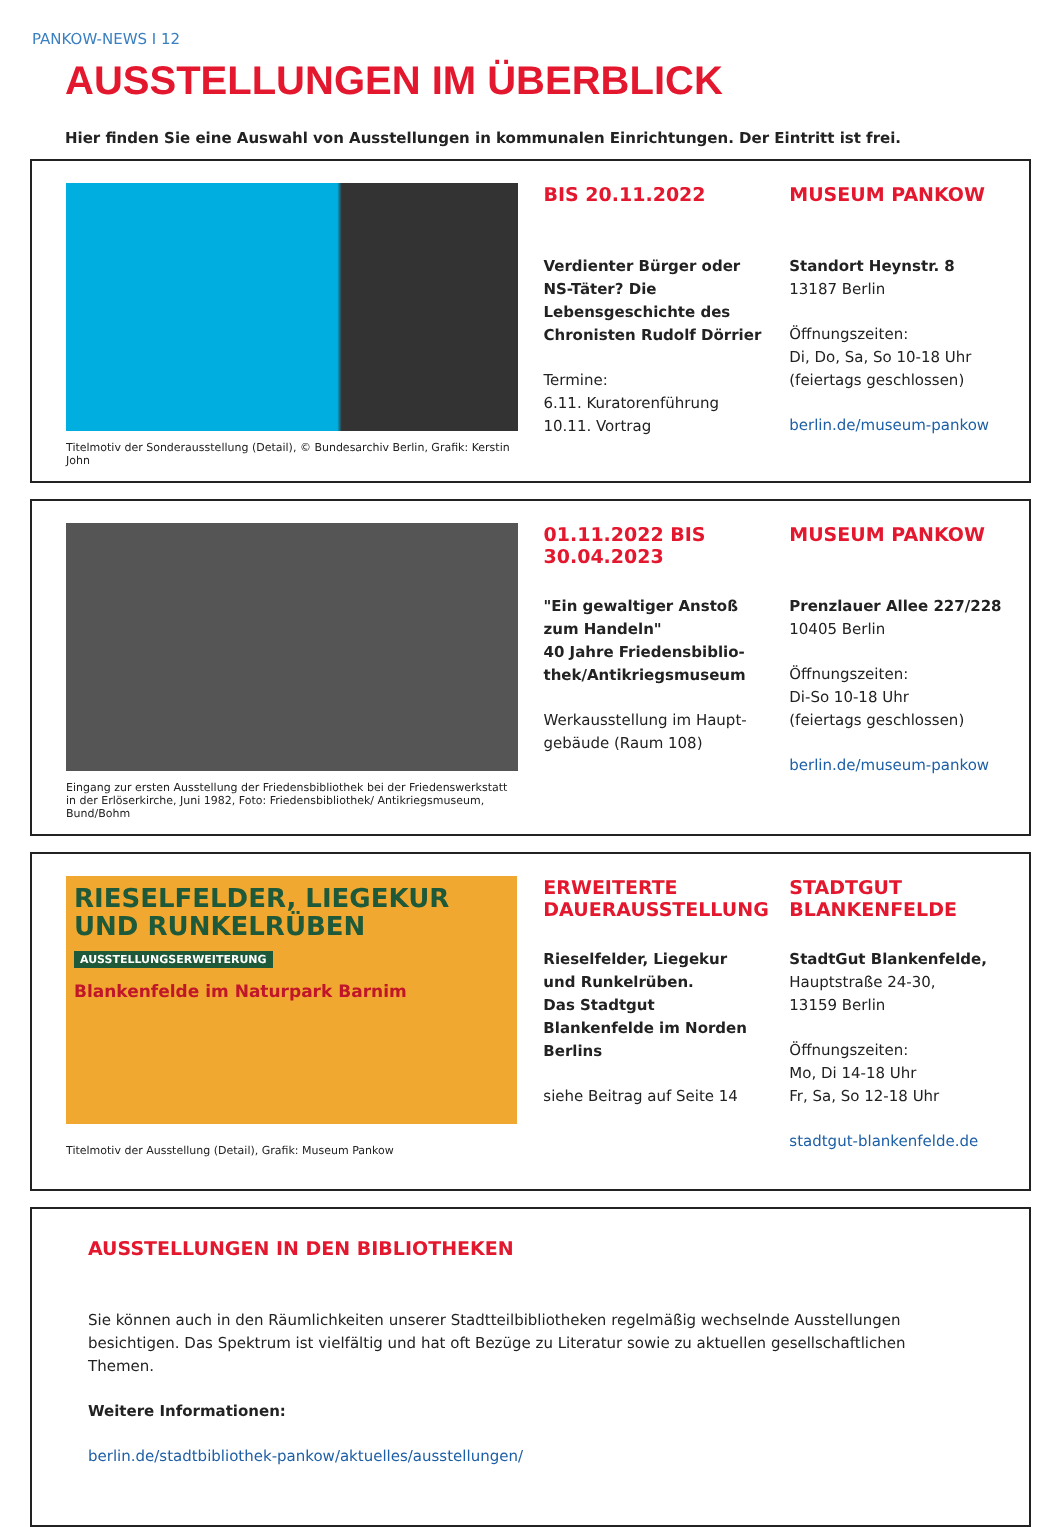PANKOW-NEWS I 12
AUSSTELLUNGEN IM ÜBERBLICK
Hier finden Sie eine Auswahl von Ausstellungen in kommunalen Einrichtungen. Der Eintritt ist frei.
Titelmotiv der Sonderausstellung (Detail), © Bundesarchiv Berlin, Grafik: Kerstin John
BIS 20.11.2022
Verdienter Bürger oder NS-Täter? Die Lebensgeschichte des Chronisten Rudolf Dörrier
Termine:
6.11. Kuratorenführung
10.11. Vortrag
MUSEUM PANKOW
Standort Heynstr. 8
13187 Berlin
Öffnungszeiten:
Di, Do, Sa, So 10-18 Uhr
(feiertags geschlossen)
berlin.de/museum-pankow
Eingang zur ersten Ausstellung der Friedensbibliothek bei der Friedenswerkstatt in der Erlöserkirche, Juni 1982, Foto: Friedensbibliothek/ Antikriegsmuseum, Bund/Bohm
01.11.2022 BIS 30.04.2023
"Ein gewaltiger Anstoß zum Handeln"
40 Jahre Friedensbiblio-thek/Antikriegsmuseum
Werkausstellung im Haupt-gebäude (Raum 108)
MUSEUM PANKOW
Prenzlauer Allee 227/228
10405 Berlin
Öffnungszeiten:
Di-So 10-18 Uhr
(feiertags geschlossen)
berlin.de/museum-pankow
RIESELFELDER, LIEGEKUR UND RUNKELRÜBEN
AUSSTELLUNGSERWEITERUNG
Blankenfelde im Naturpark Barnim
Titelmotiv der Ausstellung (Detail), Grafik: Museum Pankow
ERWEITERTE DAUERAUSSTELLUNG
Rieselfelder, Liegekur und Runkelrüben.
Das Stadtgut Blankenfelde im Norden Berlins
siehe Beitrag auf Seite 14
STADTGUT BLANKENFELDE
StadtGut Blankenfelde,
Hauptstraße 24-30,
13159 Berlin
Öffnungszeiten:
Mo, Di 14-18 Uhr
Fr, Sa, So 12-18 Uhr
stadtgut-blankenfelde.de
AUSSTELLUNGEN IN DEN BIBLIOTHEKEN
Sie können auch in den Räumlichkeiten unserer Stadtteilbibliotheken regelmäßig wechselnde Ausstellungen besichtigen. Das Spektrum ist vielfältig und hat oft Bezüge zu Literatur sowie zu aktuellen gesellschaftlichen Themen.
Weitere Informationen:
berlin.de/stadtbibliothek-pankow/aktuelles/ausstellungen/